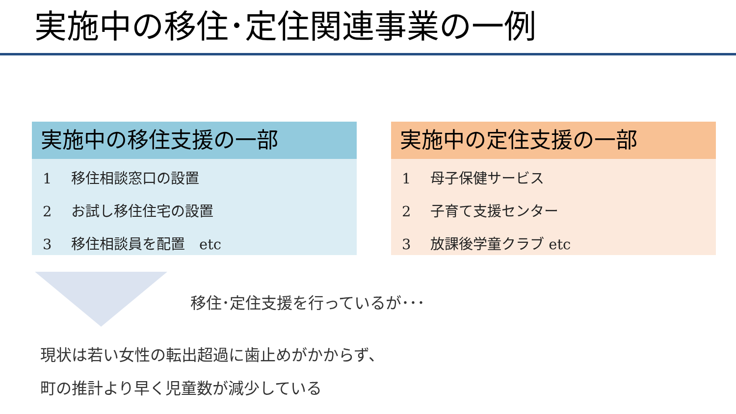実施中の移住･定住関連事業の一例
実施中の移住支援の一部
1 移住相談窓口の設置
2 お試し移住住宅の設置
3 移住相談員を配置　etc
実施中の定住支援の一部
1 母子保健サービス
2 子育て支援センター
3 放課後学童クラブ etc
移住･定住支援を行っているが･･･
現状は若い女性の転出超過に歯止めがかからず、
町の推計より早く児童数が減少している